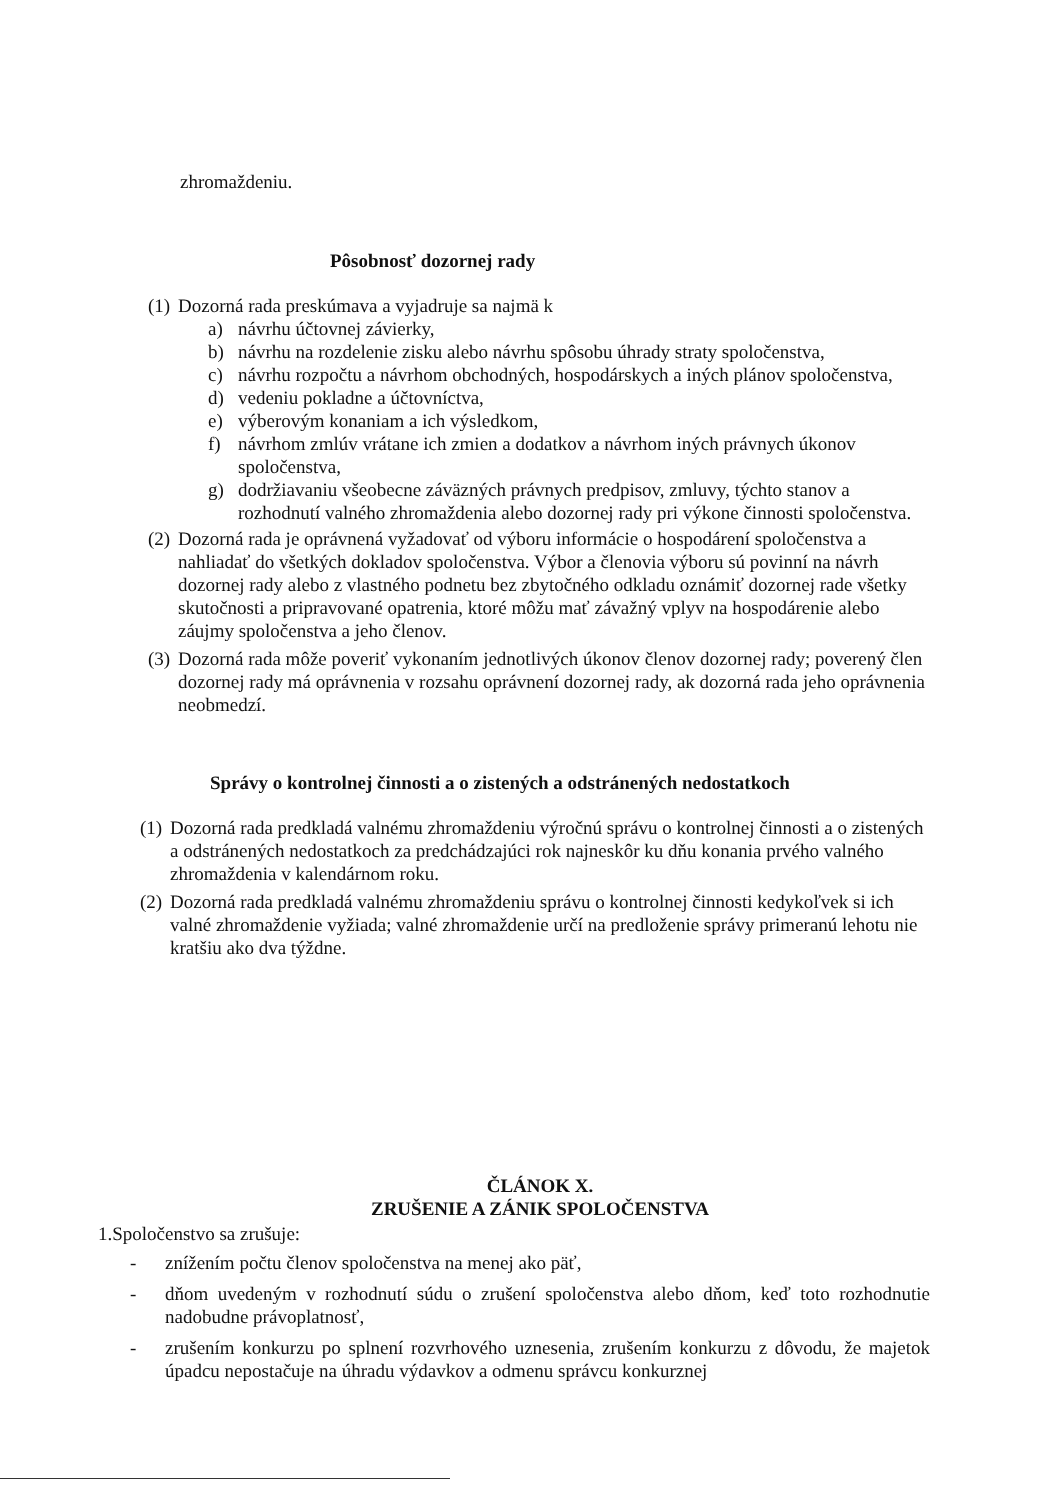zhromaždeniu.
Pôsobnosť dozornej rady
(1) Dozorná rada preskúmava a vyjadruje sa najmä k
a) návrhu účtovnej závierky,
b) návrhu na rozdelenie zisku alebo návrhu spôsobu úhrady straty spoločenstva,
c) návrhu rozpočtu a návrhom obchodných, hospodárskych a iných plánov spoločenstva,
d) vedeniu pokladne a účtovníctva,
e) výberovým konaniam a ich výsledkom,
f) návrhom zmlúv vrátane ich zmien a dodatkov a návrhom iných právnych úkonov spoločenstva,
g) dodržiavaniu všeobecne záväzných právnych predpisov, zmluvy, týchto stanov a rozhodnutí valného zhromaždenia alebo dozornej rady pri výkone činnosti spoločenstva.
(2) Dozorná rada je oprávnená vyžadovať od výboru informácie o hospodárení spoločenstva a nahliadať do všetkých dokladov spoločenstva. Výbor a členovia výboru sú povinní na návrh dozornej rady alebo z vlastného podnetu bez zbytočného odkladu oznámiť dozornej rade všetky skutočnosti a pripravované opatrenia, ktoré môžu mať závažný vplyv na hospodárenie alebo záujmy spoločenstva a jeho členov.
(3) Dozorná rada môže poveriť vykonaním jednotlivých úkonov členov dozornej rady; poverený člen dozornej rady má oprávnenia v rozsahu oprávnení dozornej rady, ak dozorná rada jeho oprávnenia neobmedzí.
Správy o kontrolnej činnosti a o zistených a odstránených nedostatkoch
(1) Dozorná rada predkladá valnému zhromaždeniu výročnú správu o kontrolnej činnosti a o zistených a odstránených nedostatkoch za predchádzajúci rok najneskôr ku dňu konania prvého valného zhromaždenia v kalendárnom roku.
(2) Dozorná rada predkladá valnému zhromaždeniu správu o kontrolnej činnosti kedykoľvek si ich valné zhromaždenie vyžiada; valné zhromaždenie určí na predloženie správy primeranú lehotu nie kratšiu ako dva týždne.
ČLÁNOK X.
ZRUŠENIE A ZÁNIK SPOLOČENSTVA
1.Spoločenstvo sa zrušuje:
- znížením počtu členov spoločenstva na menej ako päť,
- dňom uvedeným v rozhodnutí súdu o zrušení spoločenstva alebo dňom, keď toto rozhodnutie nadobudne právoplatnosť,
- zrušením konkurzu po splnení rozvrhového uznesenia, zrušením konkurzu z dôvodu, že majetok úpadcu nepostačuje na úhradu výdavkov a odmenu správcu konkurznej